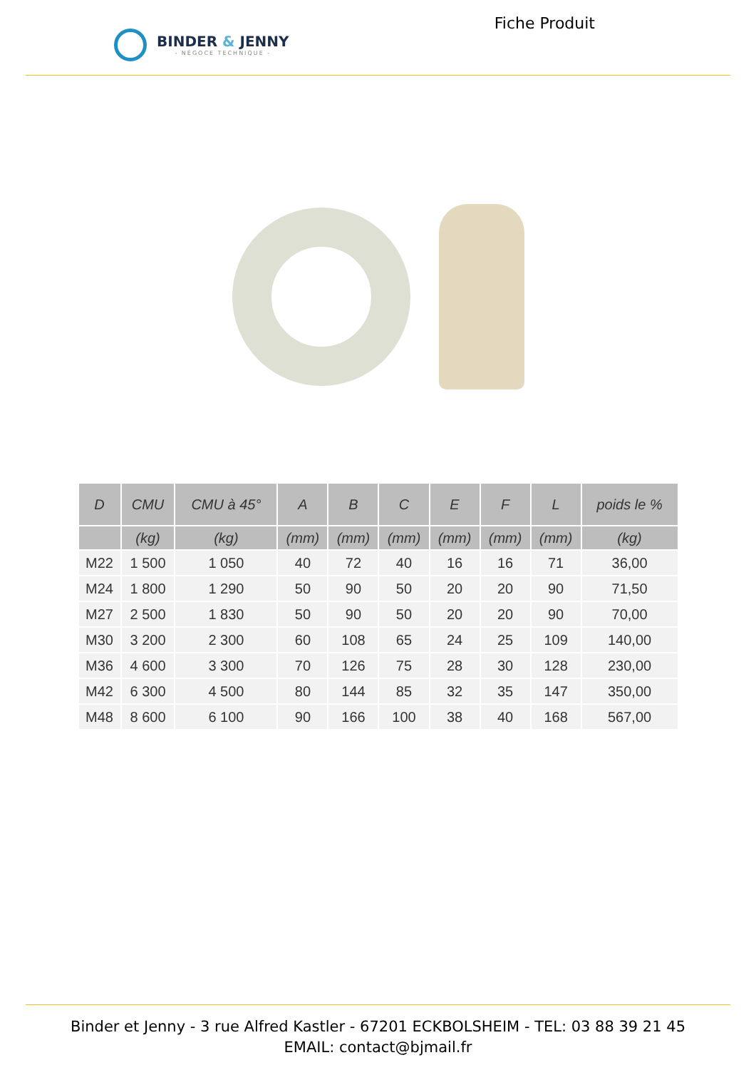BINDER & JENNY
- NÉGOCE TECHNIQUE -
Fiche Produit
| D | CMU | CMU à 45° | A | B | C | E | F | L | poids le % |
| --- | --- | --- | --- | --- | --- | --- | --- | --- | --- |
| | (kg) | (kg) | (mm) | (mm) | (mm) | (mm) | (mm) | (mm) | (kg) |
| M22 | 1 500 | 1 050 | 40 | 72 | 40 | 16 | 16 | 71 | 36,00 |
| M24 | 1 800 | 1 290 | 50 | 90 | 50 | 20 | 20 | 90 | 71,50 |
| M27 | 2 500 | 1 830 | 50 | 90 | 50 | 20 | 20 | 90 | 70,00 |
| M30 | 3 200 | 2 300 | 60 | 108 | 65 | 24 | 25 | 109 | 140,00 |
| M36 | 4 600 | 3 300 | 70 | 126 | 75 | 28 | 30 | 128 | 230,00 |
| M42 | 6 300 | 4 500 | 80 | 144 | 85 | 32 | 35 | 147 | 350,00 |
| M48 | 8 600 | 6 100 | 90 | 166 | 100 | 38 | 40 | 168 | 567,00 |
Binder et Jenny - 3 rue Alfred Kastler - 67201 ECKBOLSHEIM - TEL: 03 88 39 21 45
EMAIL: contact@bjmail.fr